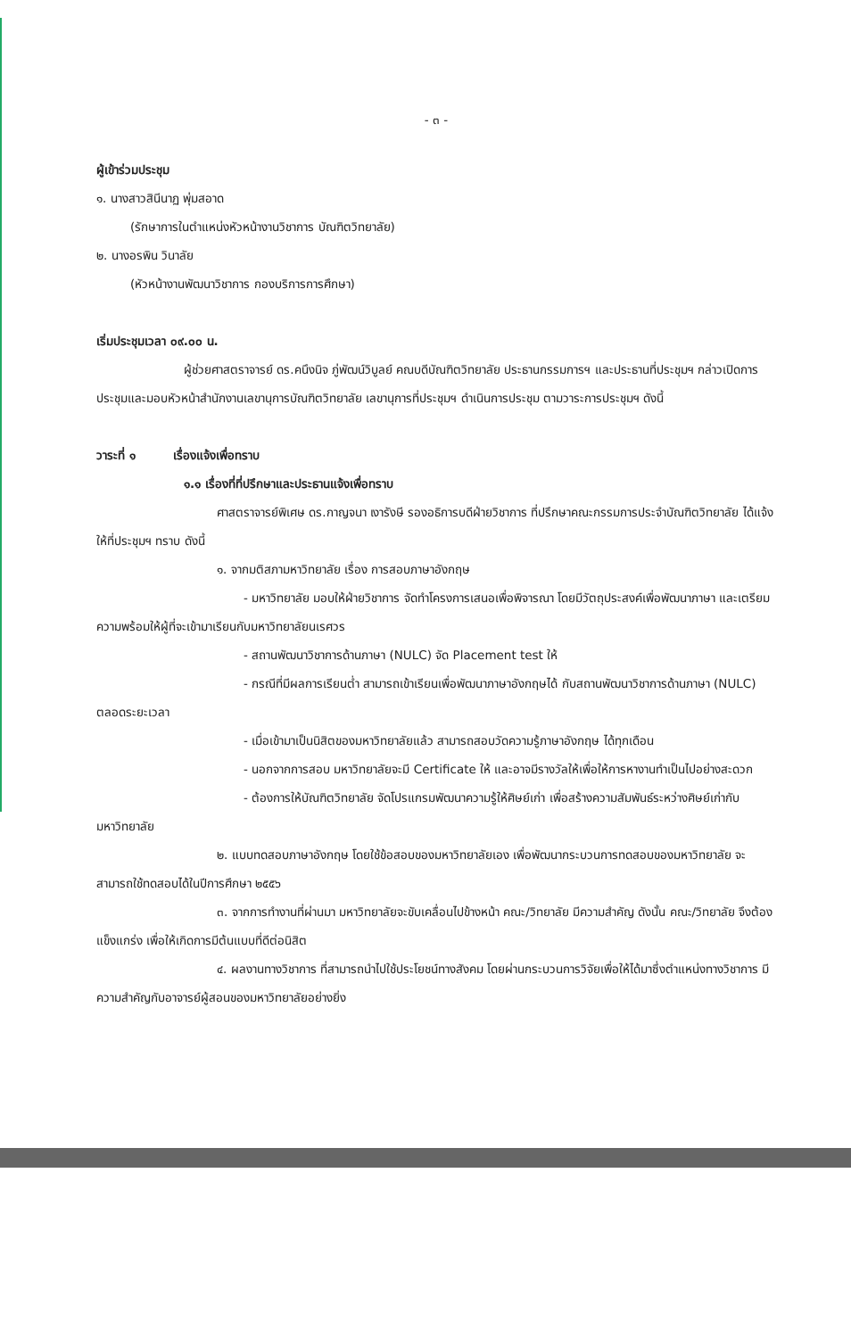- ๓ -
ผู้เข้าร่วมประชุม
๑. นางสาวสินีนาฏ พุ่มสอาด
(รักษาการในตำแหน่งหัวหน้างานวิชาการ บัณฑิตวิทยาลัย)
๒. นางอรพิน วินาลัย
(หัวหน้างานพัฒนาวิชาการ กองบริการการศึกษา)
เริ่มประชุมเวลา ๐๙.๐๐ น.
ผู้ช่วยศาสตราจารย์ ดร.คนึงนิจ ภู่พัฒน์วิบูลย์ คณบดีบัณฑิตวิทยาลัย ประธานกรรมการฯ และประธานที่ประชุมฯ กล่าวเปิดการประชุมและมอบหัวหน้าสำนักงานเลขานุการบัณฑิตวิทยาลัย เลขานุการที่ประชุมฯ ดำเนินการประชุม ตามวาระการประชุมฯ ดังนี้
วาระที่ ๑ เรื่องแจ้งเพื่อทราบ
๑.๑ เรื่องที่ที่ปรึกษาและประธานแจ้งเพื่อทราบ
ศาสตราจารย์พิเศษ ดร.กาญจนา เงารังษี รองอธิการบดีฝ่ายวิชาการ ที่ปรึกษาคณะกรรมการประจำบัณฑิตวิทยาลัย ได้แจ้งให้ที่ประชุมฯ ทราบ ดังนี้
๑. จากมติสภามหาวิทยาลัย เรื่อง การสอบภาษาอังกฤษ
- มหาวิทยาลัย มอบให้ฝ่ายวิชาการ จัดทำโครงการเสนอเพื่อพิจารณา โดยมีวัตถุประสงค์เพื่อพัฒนาภาษา และเตรียมความพร้อมให้ผู้ที่จะเข้ามาเรียนกับมหาวิทยาลัยนเรศวร
- สถานพัฒนาวิชาการด้านภาษา (NULC) จัด Placement test ให้
- กรณีที่มีผลการเรียนต่ำ สามารถเข้าเรียนเพื่อพัฒนาภาษาอังกฤษได้ กับสถานพัฒนาวิชาการด้านภาษา (NULC) ตลอดระยะเวลา
- เมื่อเข้ามาเป็นนิสิตของมหาวิทยาลัยแล้ว สามารถสอบวัดความรู้ภาษาอังกฤษ ได้ทุกเดือน
- นอกจากการสอบ มหาวิทยาลัยจะมี Certificate ให้ และอาจมีรางวัลให้เพื่อให้การหางานทำเป็นไปอย่างสะดวก
- ต้องการให้บัณฑิตวิทยาลัย จัดโปรแกรมพัฒนาความรู้ให้ศิษย์เก่า เพื่อสร้างความสัมพันธ์ระหว่างศิษย์เก่ากับมหาวิทยาลัย
๒. แบบทดสอบภาษาอังกฤษ โดยใช้ข้อสอบของมหาวิทยาลัยเอง เพื่อพัฒนากระบวนการทดสอบของมหาวิทยาลัย จะสามารถใช้ทดสอบได้ในปีการศึกษา ๒๕๕๖
๓. จากการทำงานที่ผ่านมา มหาวิทยาลัยจะขับเคลื่อนไปข้างหน้า คณะ/วิทยาลัย มีความสำคัญ ดังนั้น คณะ/วิทยาลัย จึงต้องแข็งแกร่ง เพื่อให้เกิดการมีต้นแบบที่ดีต่อนิสิต
๔. ผลงานทางวิชาการ ที่สามารถนำไปใช้ประโยชน์ทางสังคม โดยผ่านกระบวนการวิจัยเพื่อให้ได้มาซึ่งตำแหน่งทางวิชาการ มีความสำคัญกับอาจารย์ผู้สอนของมหาวิทยาลัยอย่างยิ่ง